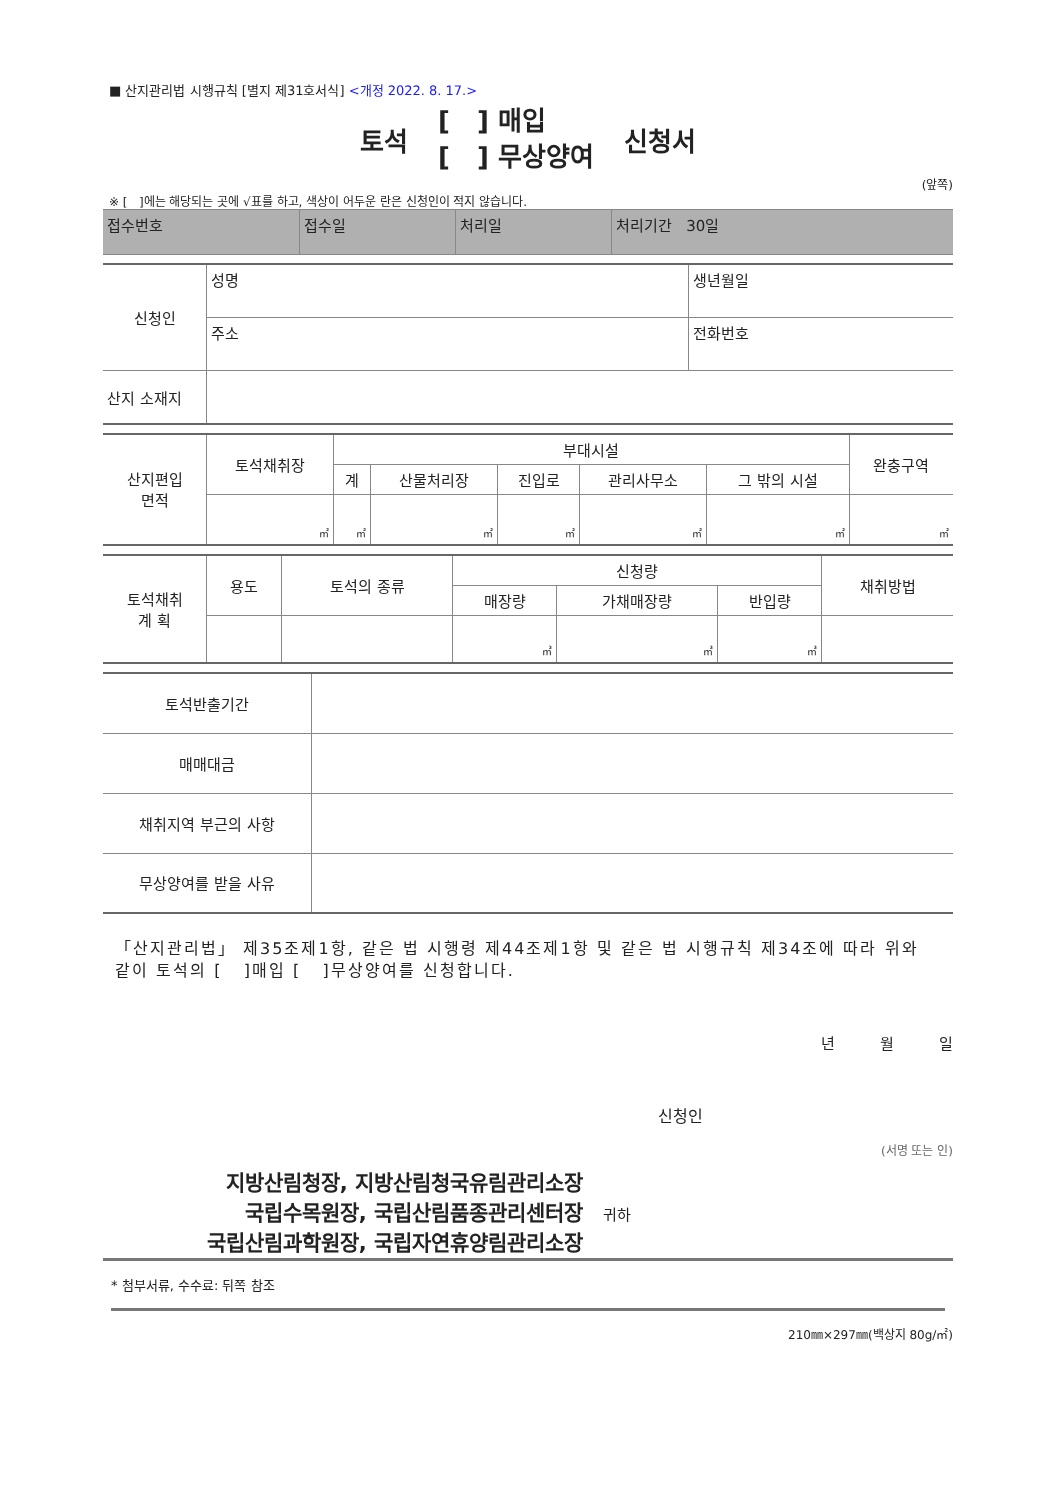■ 산지관리법 시행규칙 [별지 제31호서식] <개정 2022. 8. 17.>
토석 [ ] 매입
[ ] 무상양여 신청서
(앞쪽)
※ [ ]에는 해당되는 곳에 √표를 하고, 색상이 어두운 란은 신청인이 적지 않습니다.
| 접수번호 | 접수일 | 처리일 | 처리기간 30일 |
| 신청인 | 성명 | 생년월일 |
| | 주소 | 전화번호 |
| 산지 소재지 | | |
| 산지편입 면적 | 토석채취장 | 부대시설 | | | | | 완충구역 |
| | | 계 | 산물처리장 | 진입로 | 관리사무소 | 그 밖의 시설 | |
| | ㎡ | ㎡ | ㎡ | ㎡ | ㎡ | ㎡ | ㎡ |
| 토석채취 계 획 | 용도 | 토석의 종류 | 신청량 | | | 채취방법 |
| | | | 매장량 | 가채매장량 | 반입량 | |
| | | | ㎥ | ㎥ | ㎥ | |
| 토석반출기간 | |
| 매매대금 | |
| 채취지역 부근의 사항 | |
| 무상양여를 받을 사유 | |
「산지관리법」 제35조제1항, 같은 법 시행령 제44조제1항 및 같은 법 시행규칙 제34조에 따라 위와 같이 토석의 [ ]매입 [ ]무상양여를 신청합니다.
년 월 일
신청인
(서명 또는 인)
지방산림청장, 지방산림청국유림관리소장
국립수목원장, 국립산림품종관리센터장
국립산림과학원장, 국립자연휴양림관리소장
귀하
* 첨부서류, 수수료: 뒤쪽 참조
210㎜×297㎜(백상지 80g/㎡)